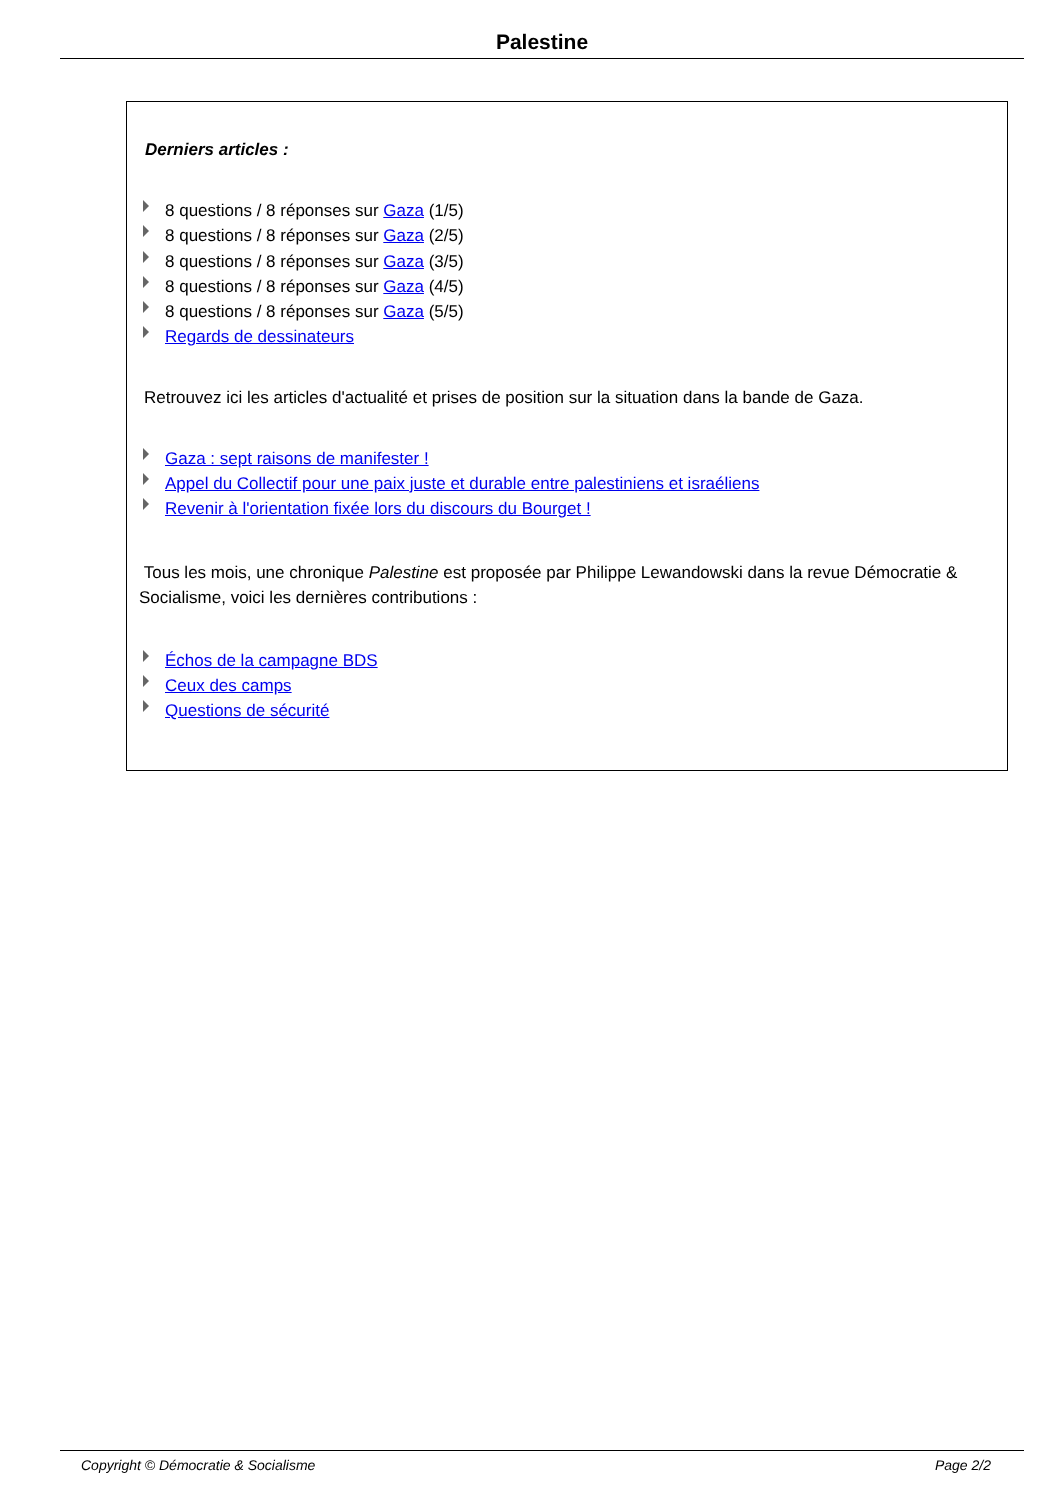Palestine
Derniers articles :
8 questions / 8 réponses sur Gaza (1/5)
8 questions / 8 réponses sur Gaza (2/5)
8 questions / 8 réponses sur Gaza (3/5)
8 questions / 8 réponses sur Gaza (4/5)
8 questions / 8 réponses sur Gaza (5/5)
Regards de dessinateurs
Retrouvez ici les articles d'actualité et prises de position sur la situation dans la bande de Gaza.
Gaza : sept raisons de manifester !
Appel du Collectif pour une paix juste et durable entre palestiniens et israéliens
Revenir à l'orientation fixée lors du discours du Bourget !
Tous les mois, une chronique Palestine est proposée par Philippe Lewandowski dans la revue Démocratie & Socialisme, voici les dernières contributions :
Échos de la campagne BDS
Ceux des camps
Questions de sécurité
Copyright © Démocratie & Socialisme Page 2/2